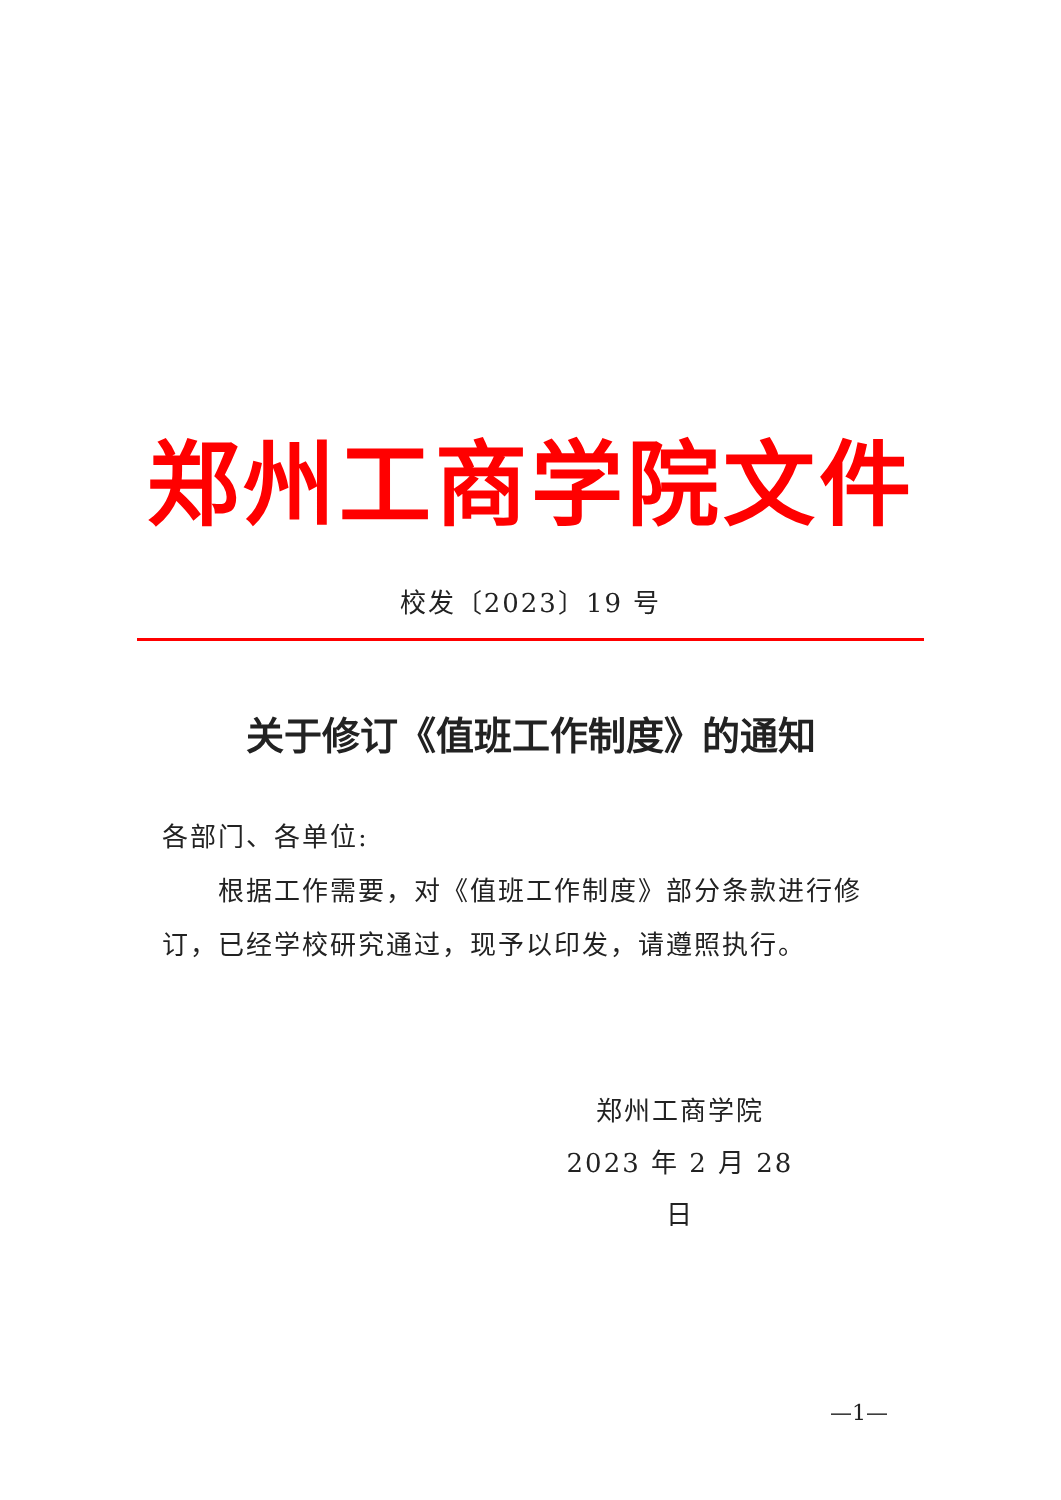郑州工商学院文件
校发〔2023〕19 号
关于修订《值班工作制度》的通知
各部门、各单位:
  根据工作需要，对《值班工作制度》部分条款进行修订，已经学校研究通过，现予以印发，请遵照执行。
郑州工商学院
2023 年 2 月 28 日
—1—